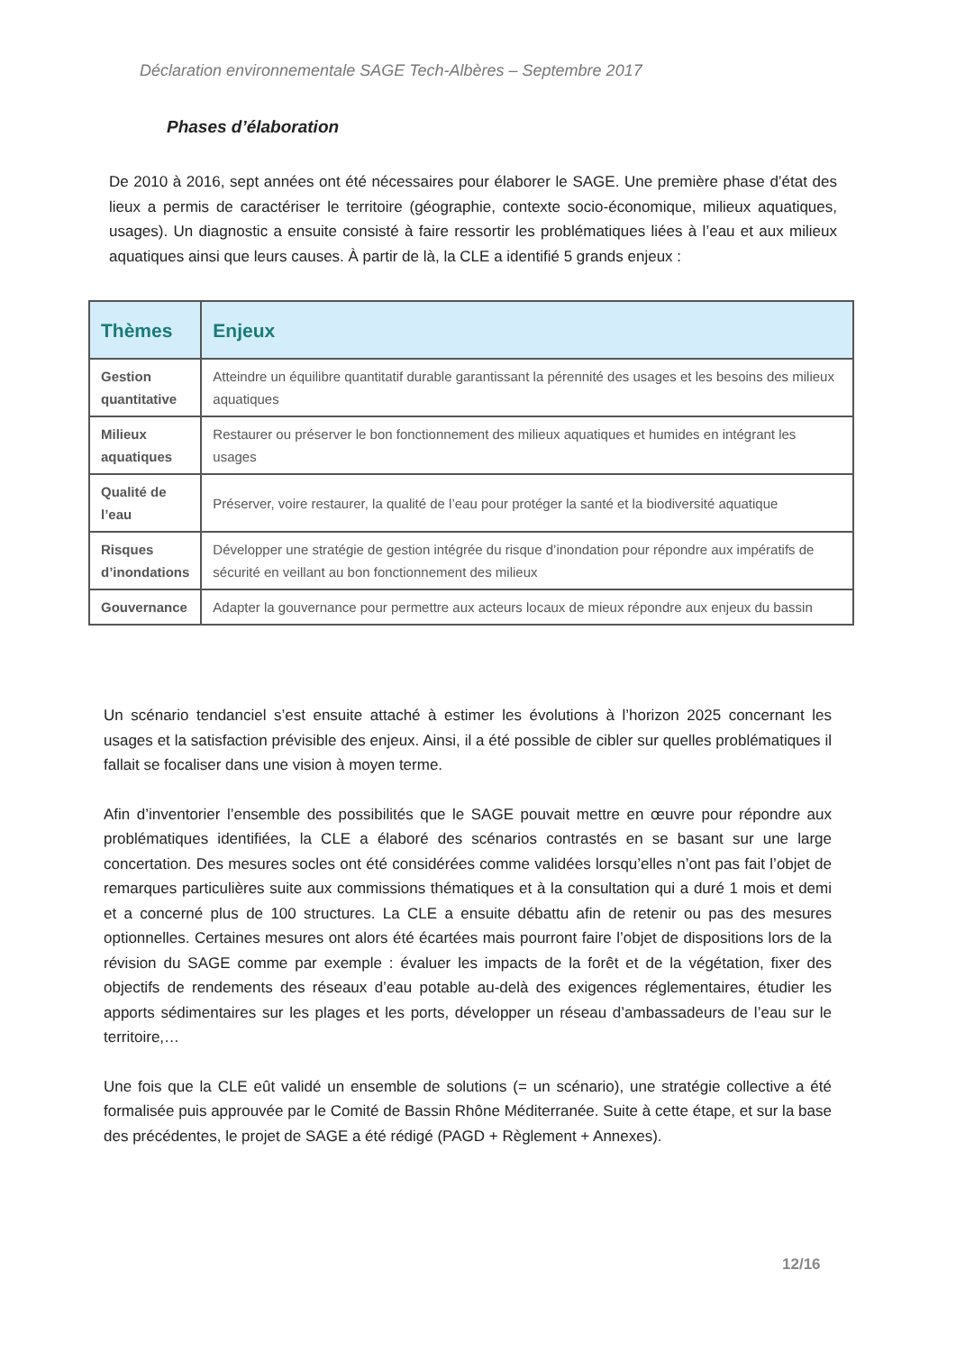Déclaration environnementale SAGE Tech-Albères – Septembre 2017
Phases d’élaboration
De 2010 à 2016, sept années ont été nécessaires pour élaborer le SAGE. Une première phase d’état des lieux a permis de caractériser le territoire (géographie, contexte socio-économique, milieux aquatiques, usages). Un diagnostic a ensuite consisté à faire ressortir les problématiques liées à l’eau et aux milieux aquatiques ainsi que leurs causes. À partir de là, la CLE a identifié 5 grands enjeux :
| Thèmes | Enjeux |
| --- | --- |
| Gestion quantitative | Atteindre un équilibre quantitatif durable garantissant la pérennité des usages et les besoins des milieux aquatiques |
| Milieux aquatiques | Restaurer ou préserver le bon fonctionnement des milieux aquatiques et humides en intégrant les usages |
| Qualité de l’eau | Préserver, voire restaurer, la qualité de l’eau pour protéger la santé et la biodiversité aquatique |
| Risques d’inondations | Développer une stratégie de gestion intégrée du risque d’inondation pour répondre aux impératifs de sécurité en veillant au bon fonctionnement des milieux |
| Gouvernance | Adapter la gouvernance pour permettre aux acteurs locaux de mieux répondre aux enjeux du bassin |
Un scénario tendanciel s’est ensuite attaché à estimer les évolutions à l’horizon 2025 concernant les usages et la satisfaction prévisible des enjeux. Ainsi, il a été possible de cibler sur quelles problématiques il fallait se focaliser dans une vision à moyen terme.
Afin d’inventorier l’ensemble des possibilités que le SAGE pouvait mettre en œuvre pour répondre aux problématiques identifiées, la CLE a élaboré des scénarios contrastés en se basant sur une large concertation. Des mesures socles ont été considérées comme validées lorsqu’elles n’ont pas fait l’objet de remarques particulières suite aux commissions thématiques et à la consultation qui a duré 1 mois et demi et a concerné plus de 100 structures. La CLE a ensuite débattu afin de retenir ou pas des mesures optionnelles. Certaines mesures ont alors été écartées mais pourront faire l’objet de dispositions lors de la révision du SAGE comme par exemple : évaluer les impacts de la forêt et de la végétation, fixer des objectifs de rendements des réseaux d’eau potable au-delà des exigences réglementaires, étudier les apports sédimentaires sur les plages et les ports, développer un réseau d’ambassadeurs de l’eau sur le territoire,…
Une fois que la CLE eût validé un ensemble de solutions (= un scénario), une stratégie collective a été formalisée puis approuvée par le Comité de Bassin Rhône Méditerranée. Suite à cette étape, et sur la base des précédentes, le projet de SAGE a été rédigé (PAGD + Règlement + Annexes).
12/16